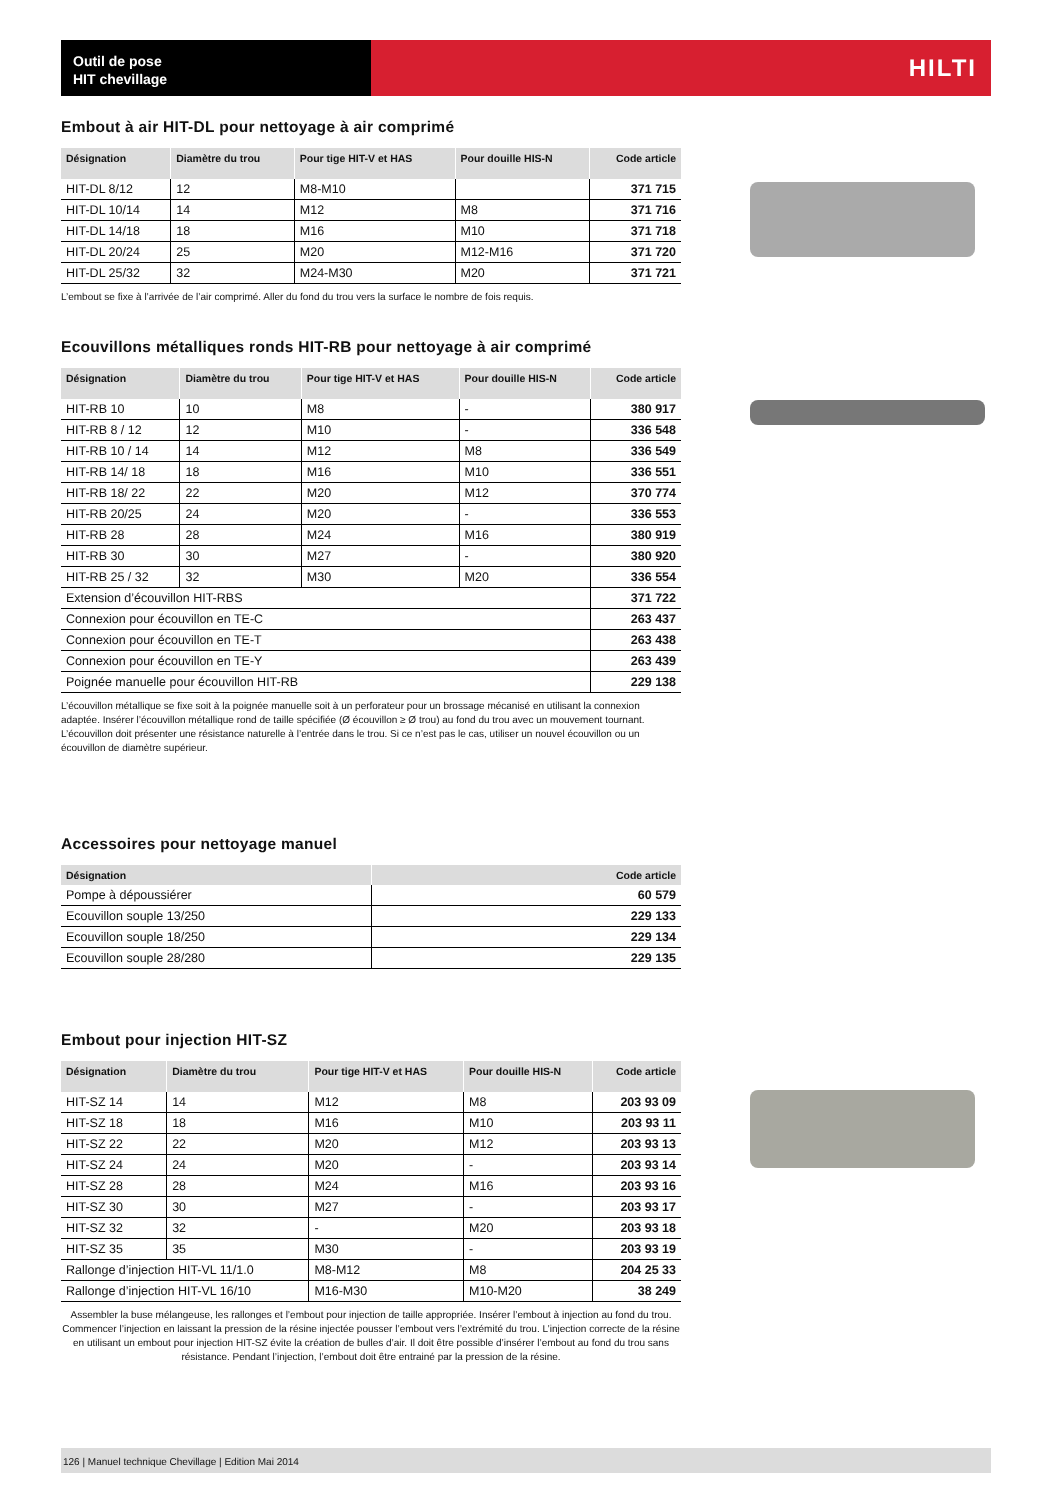Outil de pose
HIT chevillage
HILTI
Embout à air HIT-DL pour nettoyage à air comprimé
| Désignation | Diamètre du trou | Pour tige HIT-V et HAS | Pour douille HIS-N | Code article |
| --- | --- | --- | --- | --- |
| HIT-DL 8/12 | 12 | M8-M10 | | 371 715 |
| HIT-DL 10/14 | 14 | M12 | M8 | 371 716 |
| HIT-DL 14/18 | 18 | M16 | M10 | 371 718 |
| HIT-DL 20/24 | 25 | M20 | M12-M16 | 371 720 |
| HIT-DL 25/32 | 32 | M24-M30 | M20 | 371 721 |
L’embout se fixe à l’arrivée de l’air comprimé. Aller du fond du trou vers la surface le nombre de fois requis.
Ecouvillons métalliques ronds HIT-RB pour nettoyage à air comprimé
| Désignation | Diamètre du trou | Pour tige HIT-V et HAS | Pour douille HIS-N | Code article |
| --- | --- | --- | --- | --- |
| HIT-RB 10 | 10 | M8 | - | 380 917 |
| HIT-RB 8 / 12 | 12 | M10 | - | 336 548 |
| HIT-RB 10 / 14 | 14 | M12 | M8 | 336 549 |
| HIT-RB 14/ 18 | 18 | M16 | M10 | 336 551 |
| HIT-RB 18/ 22 | 22 | M20 | M12 | 370 774 |
| HIT-RB 20/25 | 24 | M20 | - | 336 553 |
| HIT-RB 28 | 28 | M24 | M16 | 380 919 |
| HIT-RB 30 | 30 | M27 | - | 380 920 |
| HIT-RB 25 / 32 | 32 | M30 | M20 | 336 554 |
| Extension d’écouvillon HIT-RBS | | | | 371 722 |
| Connexion pour écouvillon en TE-C | | | | 263 437 |
| Connexion pour écouvillon en TE-T | | | | 263 438 |
| Connexion pour écouvillon en TE-Y | | | | 263 439 |
| Poignée manuelle pour écouvillon HIT-RB | | | | 229 138 |
L’écouvillon métallique se fixe soit à la poignée manuelle soit à un perforateur pour un brossage mécanisé en utilisant la connexion adaptée. Insérer l’écouvillon métallique rond de taille spécifiée (Ø écouvillon ≥ Ø trou) au fond du trou avec un mouvement tournant. L’écouvillon doit présenter une résistance naturelle à l’entrée dans le trou. Si ce n’est pas le cas, utiliser un nouvel écouvillon ou un écouvillon de diamètre supérieur.
Accessoires pour nettoyage manuel
| Désignation | Code article |
| --- | --- |
| Pompe à dépoussiérer | 60 579 |
| Ecouvillon souple 13/250 | 229 133 |
| Ecouvillon souple 18/250 | 229 134 |
| Ecouvillon souple 28/280 | 229 135 |
Embout pour injection HIT-SZ
| Désignation | Diamètre du trou | Pour tige HIT-V et HAS | Pour douille HIS-N | Code article |
| --- | --- | --- | --- | --- |
| HIT-SZ 14 | 14 | M12 | M8 | 203 93 09 |
| HIT-SZ 18 | 18 | M16 | M10 | 203 93 11 |
| HIT-SZ 22 | 22 | M20 | M12 | 203 93 13 |
| HIT-SZ 24 | 24 | M20 | - | 203 93 14 |
| HIT-SZ 28 | 28 | M24 | M16 | 203 93 16 |
| HIT-SZ 30 | 30 | M27 | - | 203 93 17 |
| HIT-SZ 32 | 32 | - | M20 | 203 93 18 |
| HIT-SZ 35 | 35 | M30 | - | 203 93 19 |
| Rallonge d’injection HIT-VL 11/1.0 | | M8-M12 | M8 | 204 25 33 |
| Rallonge d’injection HIT-VL 16/10 | | M16-M30 | M10-M20 | 38 249 |
Assembler la buse mélangeuse, les rallonges et l’embout pour injection de taille appropriée. Insérer l’embout à injection au fond du trou. Commencer l’injection en laissant la pression de la résine injectée pousser l’embout vers l’extrémité du trou. L’injection correcte de la résine en utilisant un embout pour injection HIT-SZ évite la création de bulles d’air. Il doit être possible d’insérer l’embout au fond du trou sans résistance. Pendant l’injection, l’embout doit être entrainé par la pression de la résine.
126 | Manuel technique Chevillage | Edition Mai 2014